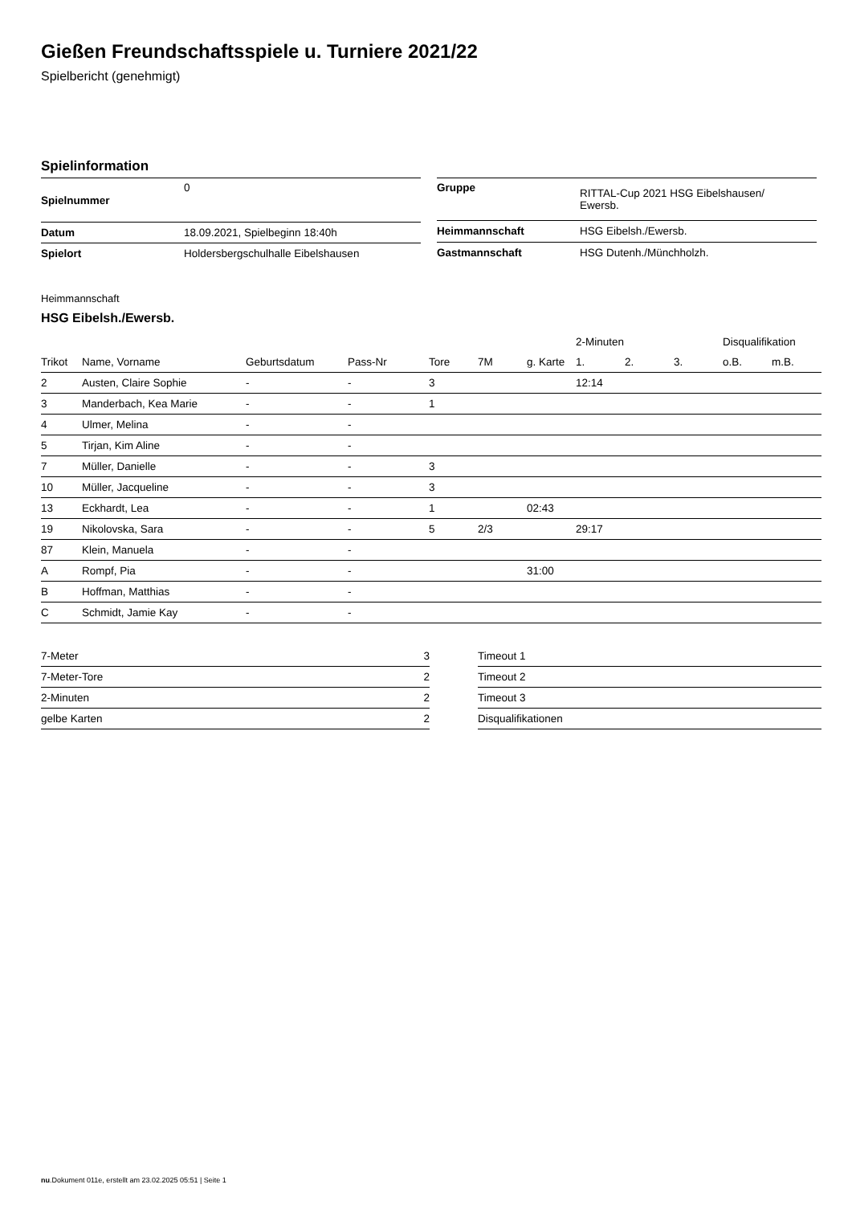Gießen Freundschaftsspiele u. Turniere 2021/22
Spielbericht (genehmigt)
Spielinformation
| Spielnummer | 0 |
| Datum | 18.09.2021, Spielbeginn 18:40h |
| Spielort | Holdersbergschulhalle Eibelshausen |
| Gruppe | RITTAL-Cup 2021 HSG Eibelshausen/ Ewersb. |
| Heimmannschaft | HSG Eibelsh./Ewersb. |
| Gastmannschaft | HSG Dutenh./Münchholzh. |
Heimmannschaft
HSG Eibelsh./Ewersb.
| | | | | | | | 2-Minuten | | | Disqualifikation | |
| --- | --- | --- | --- | --- | --- | --- | --- | --- | --- | --- | --- |
| Trikot | Name, Vorname | Geburtsdatum | Pass-Nr | Tore | 7M | g. Karte | 1. | 2. | 3. | o.B. | m.B. |
| 2 | Austen, Claire Sophie | - | - | 3 | | | 12:14 | | | | |
| 3 | Manderbach, Kea Marie | - | - | 1 | | | | | | | |
| 4 | Ulmer, Melina | - | - | | | | | | | | |
| 5 | Tirjan, Kim Aline | - | - | | | | | | | | |
| 7 | Müller, Danielle | - | - | 3 | | | | | | | |
| 10 | Müller, Jacqueline | - | - | 3 | | | | | | | |
| 13 | Eckhardt, Lea | - | - | 1 | | 02:43 | | | | | |
| 19 | Nikolovska, Sara | - | - | 5 | 2/3 | | 29:17 | | | | |
| 87 | Klein, Manuela | - | - | | | | | | | | |
| A | Rompf, Pia | - | - | | | 31:00 | | | | | |
| B | Hoffman, Matthias | - | - | | | | | | | | |
| C | Schmidt, Jamie Kay | - | - | | | | | | | | |
| 7-Meter | 3 |
| 7-Meter-Tore | 2 |
| 2-Minuten | 2 |
| gelbe Karten | 2 |
| Timeout 1 |
| Timeout 2 |
| Timeout 3 |
| Disqualifikationen |
nu.Dokument 011e, erstellt am 23.02.2025 05:51 | Seite 1